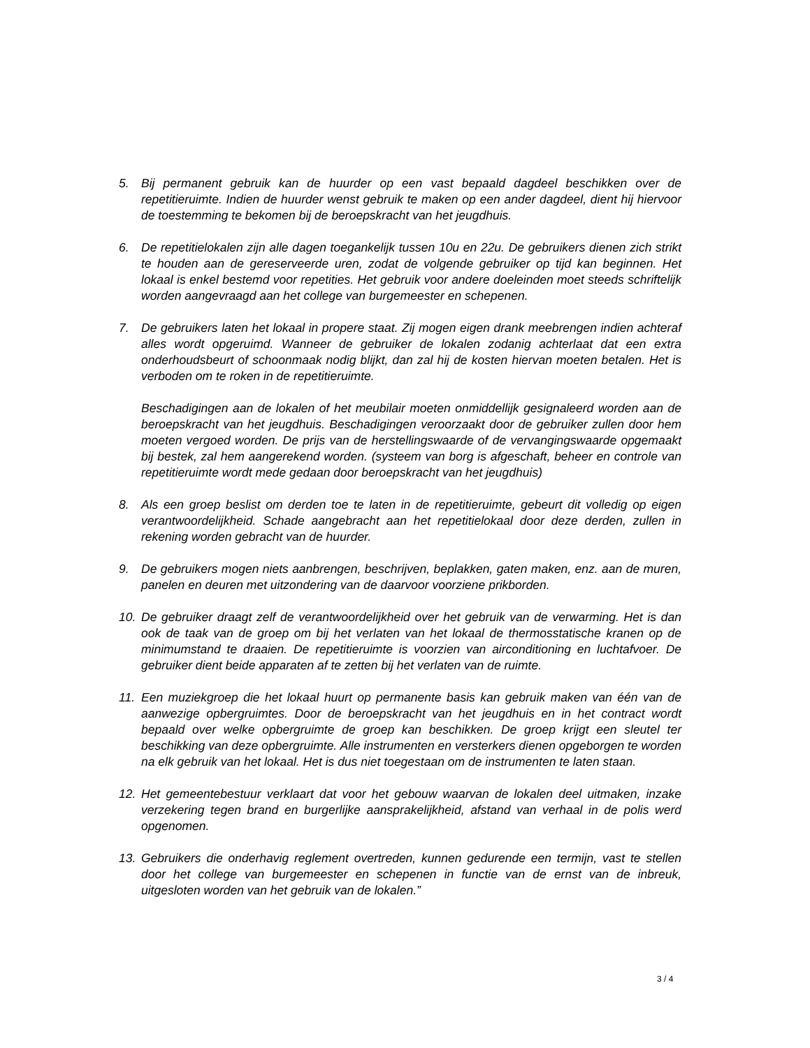5. Bij permanent gebruik kan de huurder op een vast bepaald dagdeel beschikken over de repetitieruimte. Indien de huurder wenst gebruik te maken op een ander dagdeel, dient hij hiervoor de toestemming te bekomen bij de beroepskracht van het jeugdhuis.
6. De repetitielokalen zijn alle dagen toegankelijk tussen 10u en 22u. De gebruikers dienen zich strikt te houden aan de gereserveerde uren, zodat de volgende gebruiker op tijd kan beginnen. Het lokaal is enkel bestemd voor repetities. Het gebruik voor andere doeleinden moet steeds schriftelijk worden aangevraagd aan het college van burgemeester en schepenen.
7. De gebruikers laten het lokaal in propere staat. Zij mogen eigen drank meebrengen indien achteraf alles wordt opgeruimd. Wanneer de gebruiker de lokalen zodanig achterlaat dat een extra onderhoudsbeurt of schoonmaak nodig blijkt, dan zal hij de kosten hiervan moeten betalen. Het is verboden om te roken in de repetitieruimte.
Beschadigingen aan de lokalen of het meubilair moeten onmiddellijk gesignaleerd worden aan de beroepskracht van het jeugdhuis. Beschadigingen veroorzaakt door de gebruiker zullen door hem moeten vergoed worden. De prijs van de herstellingswaarde of de vervangingswaarde opgemaakt bij bestek, zal hem aangerekend worden. (systeem van borg is afgeschaft, beheer en controle van repetitieruimte wordt mede gedaan door beroepskracht van het jeugdhuis)
8. Als een groep beslist om derden toe te laten in de repetitieruimte, gebeurt dit volledig op eigen verantwoordelijkheid. Schade aangebracht aan het repetitielokaal door deze derden, zullen in rekening worden gebracht van de huurder.
9. De gebruikers mogen niets aanbrengen, beschrijven, beplakken, gaten maken, enz. aan de muren, panelen en deuren met uitzondering van de daarvoor voorziene prikborden.
10. De gebruiker draagt zelf de verantwoordelijkheid over het gebruik van de verwarming. Het is dan ook de taak van de groep om bij het verlaten van het lokaal de thermosstatische kranen op de minimumstand te draaien. De repetitieruimte is voorzien van airconditioning en luchtafvoer. De gebruiker dient beide apparaten af te zetten bij het verlaten van de ruimte.
11. Een muziekgroep die het lokaal huurt op permanente basis kan gebruik maken van één van de aanwezige opbergruimtes. Door de beroepskracht van het jeugdhuis en in het contract wordt bepaald over welke opbergruimte de groep kan beschikken. De groep krijgt een sleutel ter beschikking van deze opbergruimte. Alle instrumenten en versterkers dienen opgeborgen te worden na elk gebruik van het lokaal. Het is dus niet toegestaan om de instrumenten te laten staan.
12. Het gemeentebestuur verklaart dat voor het gebouw waarvan de lokalen deel uitmaken, inzake verzekering tegen brand en burgerlijke aansprakelijkheid, afstand van verhaal in de polis werd opgenomen.
13. Gebruikers die onderhavig reglement overtreden, kunnen gedurende een termijn, vast te stellen door het college van burgemeester en schepenen in functie van de ernst van de inbreuk, uitgesloten worden van het gebruik van de lokalen.”
3 / 4